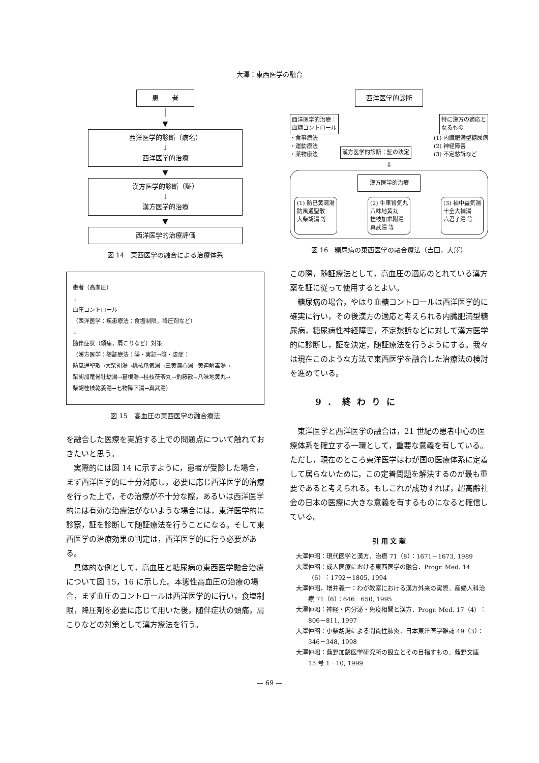大澤：東西医学の融合
患　　者
│
▼
西洋医学的診断（病名）
↓
西洋医学的治療
▼
漢方医学的診断（証）
↓
漢方医学的治療
▼
西洋医学的治療評価
図 14　東西医学の融合による治療体系
患者（高血圧）
↓
血圧コントロール
（西洋医学：疾患療法：食塩制限，降圧剤など）
↓
随伴症状（頭痛，肩こりなど）対策
（漢方医学：随証療法：陽・実証→陰・虚症：
防風通聖散→大柴胡湯→桃核承気湯→三黄瀉心湯→黄連解毒湯→
柴胡加竜骨牡蛎湯→葛根湯→桂枝茯苓丸→釣藤散→八味地黄丸→
柴胡桂枝乾姜湯→七物降下湯→真武湯）
図 15　高血圧の東西医学の融合療法
を融合した医療を実施する上での問題点について触れておきたいと思う。
実際的には図 14 に示すように，患者が受診した場合，まず西洋医学的に十分対応し，必要に応じ西洋医学的治療を行った上で，その治療が不十分な際，あるいは西洋医学的には有効な治療法がないような場合には，東洋医学的に診察，証を診断して随証療法を行うことになる。そして東西医学の治療効果の判定は，西洋医学的に行う必要がある。
具体的な例として，高血圧と糖尿病の東西医学融合治療について図 15，16 に示した。本態性高血圧の治療の場合，まず血圧のコントロールは西洋医学的に行い，食塩制限，降圧剤を必要に応じて用いた後，随伴症状の頭痛，肩こりなどの対策として漢方療法を行う。
西洋医学的診断
西洋医学的治療：
血糖コントロール
特に漢方の適応と
なるもの
・食事療法
・運動療法
・薬物療法
漢方医学的診断：証の決定
(1) 内臓肥満型糖尿病
(2) 神経障害
(3) 不定愁訴など
⇩
漢方医学的治療
(1) 防已黄瀉湯
防風通聖散
大柴胡湯 等
(2) 牛車腎気丸
八味地黄丸
桂枝加朮附湯
真武湯 等
(3) 補中益気湯
十全大補湯
六君子湯 等
図 16　糖尿病の東西医学の融合療法（吉田，大澤）
この際，随証療法として，高血圧の適応のとれている漢方薬を証に従って使用するとよい。
糖尿病の場合，やはり血糖コントロールは西洋医学的に確実に行い，その後漢方の適応と考えられる内臓肥満型糖尿病，糖尿病性神経障害，不定愁訴などに対して漢方医学的に診断し，証を決定，随証療法を行うようにする。我々は現在このような方法で東西医学を融合した治療法の検討を進めている。
9．終わりに
東洋医学と西洋医学の融合は，21 世紀の患者中心の医療体系を確立する一環として，重要な意義を有している。ただし，現在のところ東洋医学はわが国の医療体系に定着して居らないために，この定着問題を解決するのが最も重要であると考えられる。もしこれが成功すれば，超高齢社会の日本の医療に大きな意義を有するものになると確信している。
引 用 文 献
大澤仲昭：現代医学と漢方．治療 71（8）：1671－1673, 1989
大澤仲昭：成人医療における東西医学の融合．Progr. Med. 14（6）：1792－1805, 1994
大澤仲昭，増井義一：わが教室における漢方外来の実際．産婦人科治療 71（6）：646－650, 1995
大澤仲昭：神経・内分泌・免疫相関と漢方．Progr. Med. 17（4）：806－811, 1997
大澤仲昭：小柴胡湯による間質性肺炎．日本東洋医学雑誌 49（3）：346－348, 1998
大澤仲昭：藍野加齢医学研究所の設立とその目指すもの．藍野文庫 15 号 1－10, 1999
— 69 —